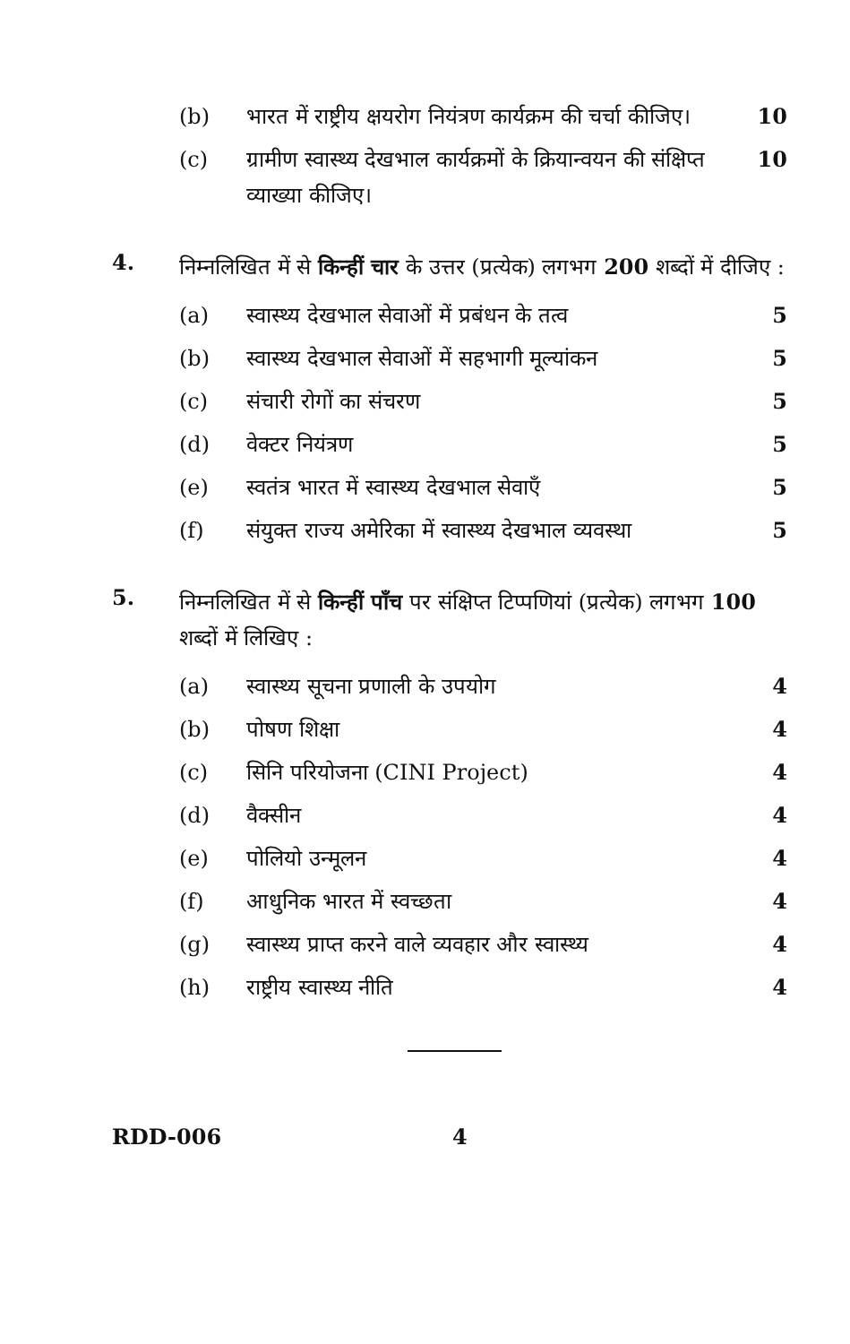(b) भारत में राष्ट्रीय क्षयरोग नियंत्रण कार्यक्रम की चर्चा कीजिए। 10
(c) ग्रामीण स्वास्थ्य देखभाल कार्यक्रमों के क्रियान्वयन की संक्षिप्त व्याख्या कीजिए। 10
4. निम्नलिखित में से किन्हीं चार के उत्तर (प्रत्येक) लगभग 200 शब्दों में दीजिए :
(a) स्वास्थ्य देखभाल सेवाओं में प्रबंधन के तत्व 5
(b) स्वास्थ्य देखभाल सेवाओं में सहभागी मूल्यांकन 5
(c) संचारी रोगों का संचरण 5
(d) वेक्टर नियंत्रण 5
(e) स्वतंत्र भारत में स्वास्थ्य देखभाल सेवाएँ 5
(f) संयुक्त राज्य अमेरिका में स्वास्थ्य देखभाल व्यवस्था 5
5. निम्नलिखित में से किन्हीं पाँच पर संक्षिप्त टिप्पणियां (प्रत्येक) लगभग 100 शब्दों में लिखिए :
(a) स्वास्थ्य सूचना प्रणाली के उपयोग 4
(b) पोषण शिक्षा 4
(c) सिनि परियोजना (CINI Project) 4
(d) वैक्सीन 4
(e) पोलियो उन्मूलन 4
(f) आधुनिक भारत में स्वच्छता 4
(g) स्वास्थ्य प्राप्त करने वाले व्यवहार और स्वास्थ्य 4
(h) राष्ट्रीय स्वास्थ्य नीति 4
RDD-006 4